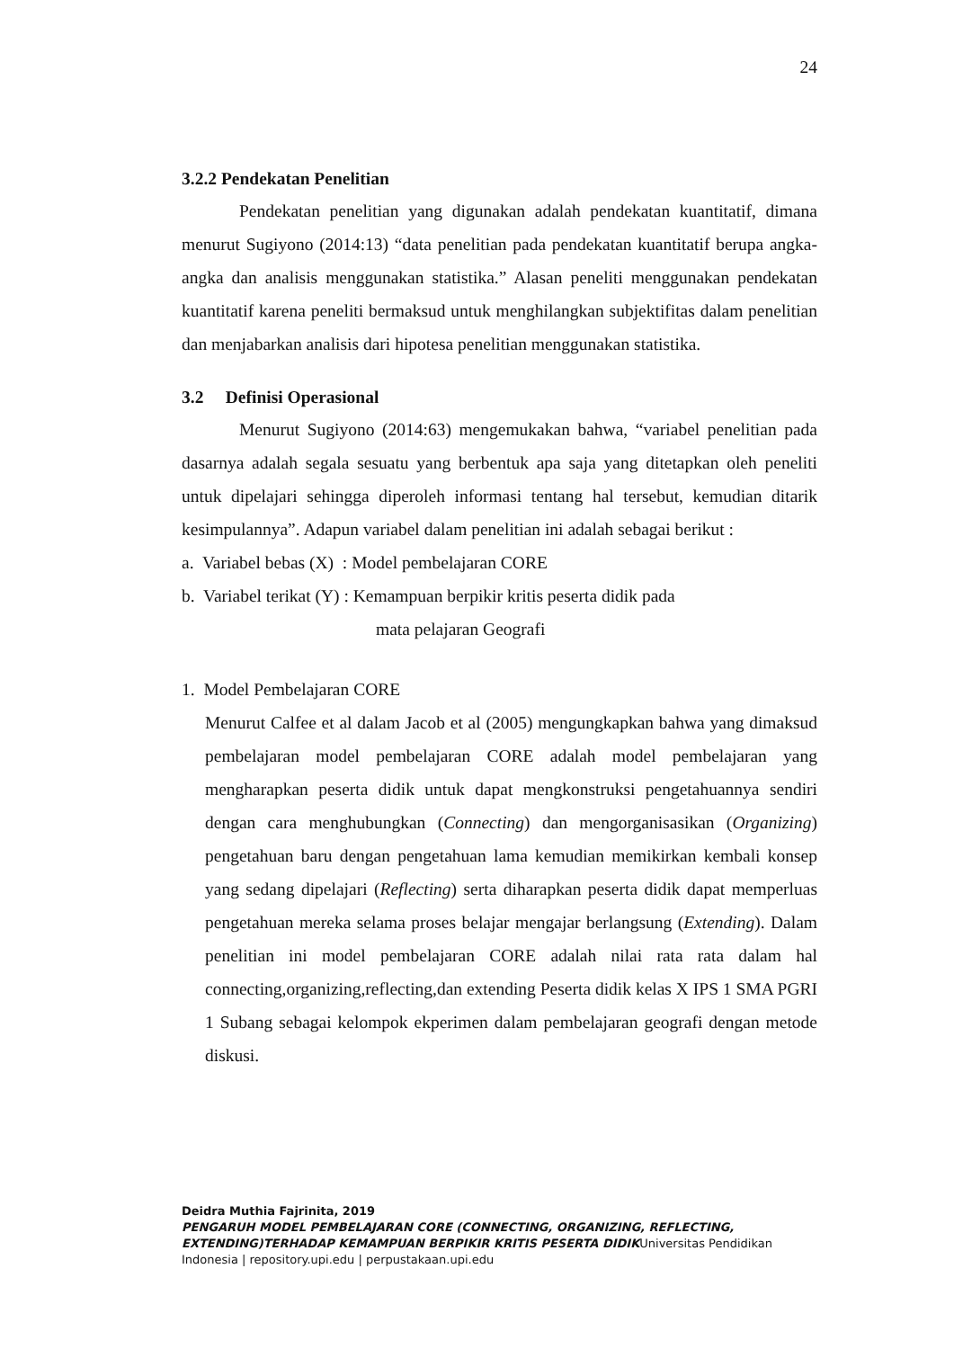24
3.2.2 Pendekatan Penelitian
Pendekatan penelitian yang digunakan adalah pendekatan kuantitatif, dimana menurut Sugiyono (2014:13) “data penelitian pada pendekatan kuantitatif berupa angka-angka dan analisis menggunakan statistika.” Alasan peneliti menggunakan pendekatan kuantitatif karena peneliti bermaksud untuk menghilangkan subjektifitas dalam penelitian dan menjabarkan analisis dari hipotesa penelitian menggunakan statistika.
3.2 Definisi Operasional
Menurut Sugiyono (2014:63) mengemukakan bahwa, “variabel penelitian pada dasarnya adalah segala sesuatu yang berbentuk apa saja yang ditetapkan oleh peneliti untuk dipelajari sehingga diperoleh informasi tentang hal tersebut, kemudian ditarik kesimpulannya”. Adapun variabel dalam penelitian ini adalah sebagai berikut :
a. Variabel bebas (X) : Model pembelajaran CORE
b. Variabel terikat (Y) : Kemampuan berpikir kritis peserta didik pada
mata pelajaran Geografi
1. Model Pembelajaran CORE
Menurut Calfee et al dalam Jacob et al (2005) mengungkapkan bahwa yang dimaksud pembelajaran model pembelajaran CORE adalah model pembelajaran yang mengharapkan peserta didik untuk dapat mengkonstruksi pengetahuannya sendiri dengan cara menghubungkan (Connecting) dan mengorganisasikan (Organizing) pengetahuan baru dengan pengetahuan lama kemudian memikirkan kembali konsep yang sedang dipelajari (Reflecting) serta diharapkan peserta didik dapat memperluas pengetahuan mereka selama proses belajar mengajar berlangsung (Extending). Dalam penelitian ini model pembelajaran CORE adalah nilai rata rata dalam hal connecting,organizing,reflecting,dan extending Peserta didik kelas X IPS 1 SMA PGRI 1 Subang sebagai kelompok ekperimen dalam pembelajaran geografi dengan metode diskusi.
Deidra Muthia Fajrinita, 2019
PENGARUH MODEL PEMBELAJARAN CORE (CONNECTING, ORGANIZING, REFLECTING, EXTENDING)TERHADAP KEMAMPUAN BERPIKIR KRITIS PESERTA DIDIKUniversitas Pendidikan Indonesia | repository.upi.edu | perpustakaan.upi.edu